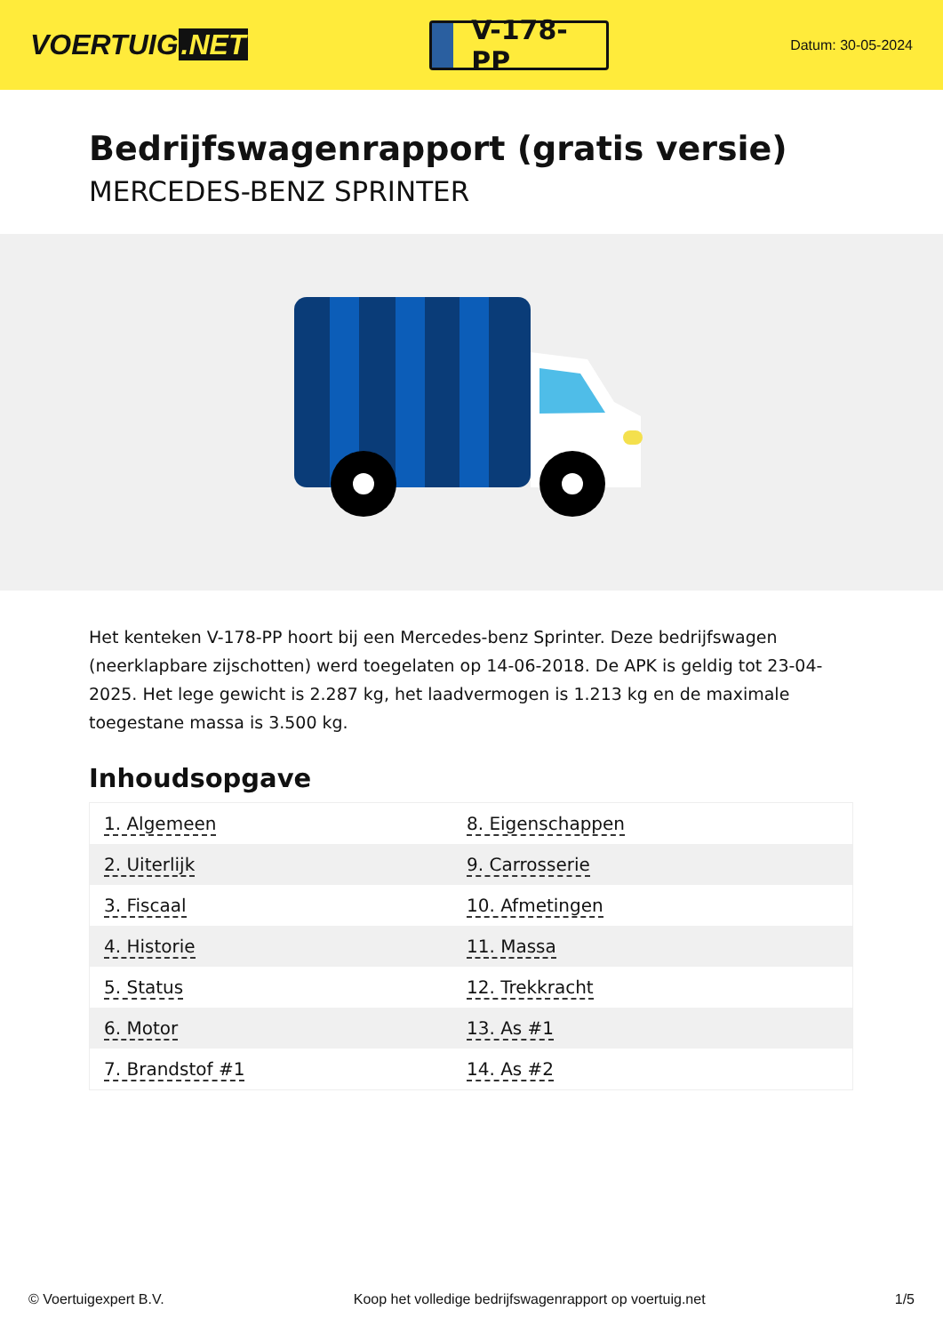VOERTUIG.NET
V-178-PP
Datum: 30-05-2024
Bedrijfswagenrapport (gratis versie)
MERCEDES-BENZ SPRINTER
Het kenteken V-178-PP hoort bij een Mercedes-benz Sprinter. Deze bedrijfswagen (neerklapbare zijschotten) werd toegelaten op 14-06-2018. De APK is geldig tot 23-04-2025. Het lege gewicht is 2.287 kg, het laadvermogen is 1.213 kg en de maximale toegestane massa is 3.500 kg.
Inhoudsopgave
| 1. Algemeen | 8. Eigenschappen |
| 2. Uiterlijk | 9. Carrosserie |
| 3. Fiscaal | 10. Afmetingen |
| 4. Historie | 11. Massa |
| 5. Status | 12. Trekkracht |
| 6. Motor | 13. As #1 |
| 7. Brandstof #1 | 14. As #2 |
© Voertuigexpert B.V. Koop het volledige bedrijfswagenrapport op voertuig.net 1/5